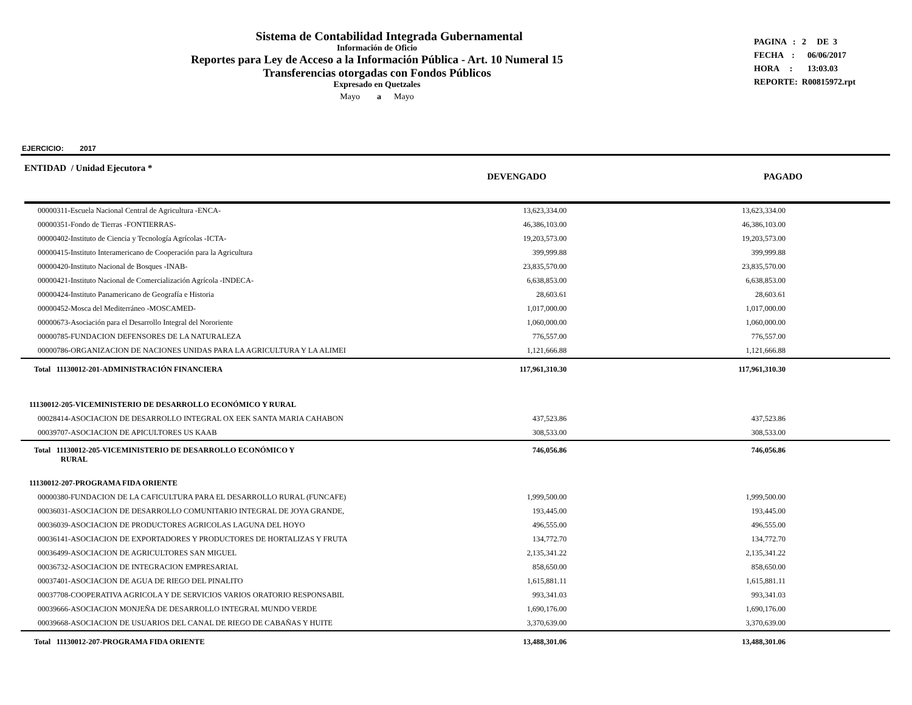Sistema de Contabilidad Integrada Gubernamental
Información de Oficio
Reportes para Ley de Acceso a la Información Pública - Art. 10 Numeral 15
Transferencias otorgadas con Fondos Públicos
Expresado en Quetzales
Mayo a Mayo
PAGINA : 2 DE 3
FECHA : 06/06/2017
HORA : 13:03.03
REPORTE: R00815972.rpt
EJERCICIO: 2017
ENTIDAD / Unidad Ejecutora *
DEVENGADO PAGADO
| 00000311-Escuela Nacional Central de Agricultura -ENCA- | | 13,623,334.00 | | 13,623,334.00 | |
| 00000351-Fondo de Tierras -FONTIERRAS- | | 46,386,103.00 | | 46,386,103.00 | |
| 00000402-Instituto de Ciencia y Tecnología Agrícolas -ICTA- | | 19,203,573.00 | | 19,203,573.00 | |
| 00000415-Instituto Interamericano de Cooperación para la Agricultura | | 399,999.88 | | 399,999.88 | |
| 00000420-Instituto Nacional de Bosques -INAB- | | 23,835,570.00 | | 23,835,570.00 | |
| 00000421-Instituto Nacional de Comercialización Agrícola -INDECA- | | 6,638,853.00 | | 6,638,853.00 | |
| 00000424-Instituto Panamericano de Geografía e Historia | | 28,603.61 | | 28,603.61 | |
| 00000452-Mosca del Mediterráneo -MOSCAMED- | | 1,017,000.00 | | 1,017,000.00 | |
| 00000673-Asociación para el Desarrollo Integral del Nororiente | | 1,060,000.00 | | 1,060,000.00 | |
| 00000785-FUNDACION DEFENSORES DE LA NATURALEZA | | 776,557.00 | | 776,557.00 | |
| 00000786-ORGANIZACION DE NACIONES UNIDAS PARA LA AGRICULTURA Y LA ALIMEI | | 1,121,666.88 | | 1,121,666.88 | |
| Total 11130012-201-ADMINISTRACIÓN FINANCIERA | | 117,961,310.30 | | 117,961,310.30 | |
| 11130012-205-VICEMINISTERIO DE DESARROLLO ECONÓMICO Y RURAL | | | | | |
| 00028414-ASOCIACION DE DESARROLLO INTEGRAL OX EEK SANTA MARIA CAHABON | | 437,523.86 | | 437,523.86 | |
| 00039707-ASOCIACION DE APICULTORES US KAAB | | 308,533.00 | | 308,533.00 | |
| Total 11130012-205-VICEMINISTERIO DE DESARROLLO ECONÓMICO Y RURAL | | 746,056.86 | | 746,056.86 | |
| 11130012-207-PROGRAMA FIDA ORIENTE | | | | | |
| 00000380-FUNDACION DE LA CAFICULTURA PARA EL DESARROLLO RURAL (FUNCAFE) | | 1,999,500.00 | | 1,999,500.00 | |
| 00036031-ASOCIACION DE DESARROLLO COMUNITARIO INTEGRAL DE JOYA GRANDE, | | 193,445.00 | | 193,445.00 | |
| 00036039-ASOCIACION DE PRODUCTORES AGRICOLAS LAGUNA DEL HOYO | | 496,555.00 | | 496,555.00 | |
| 00036141-ASOCIACION DE EXPORTADORES Y PRODUCTORES DE HORTALIZAS Y FRUTA | | 134,772.70 | | 134,772.70 | |
| 00036499-ASOCIACION DE AGRICULTORES SAN MIGUEL | | 2,135,341.22 | | 2,135,341.22 | |
| 00036732-ASOCIACION DE INTEGRACION EMPRESARIAL | | 858,650.00 | | 858,650.00 | |
| 00037401-ASOCIACION DE AGUA DE RIEGO DEL PINALITO | | 1,615,881.11 | | 1,615,881.11 | |
| 00037708-COOPERATIVA AGRICOLA Y DE SERVICIOS VARIOS ORATORIO RESPONSABIL | | 993,341.03 | | 993,341.03 | |
| 00039666-ASOCIACION MONJEÑA DE DESARROLLO INTEGRAL MUNDO VERDE | | 1,690,176.00 | | 1,690,176.00 | |
| 00039668-ASOCIACION DE USUARIOS DEL CANAL DE RIEGO DE CABAÑAS Y HUITE | | 3,370,639.00 | | 3,370,639.00 | |
| Total 11130012-207-PROGRAMA FIDA ORIENTE | | 13,488,301.06 | | 13,488,301.06 | |